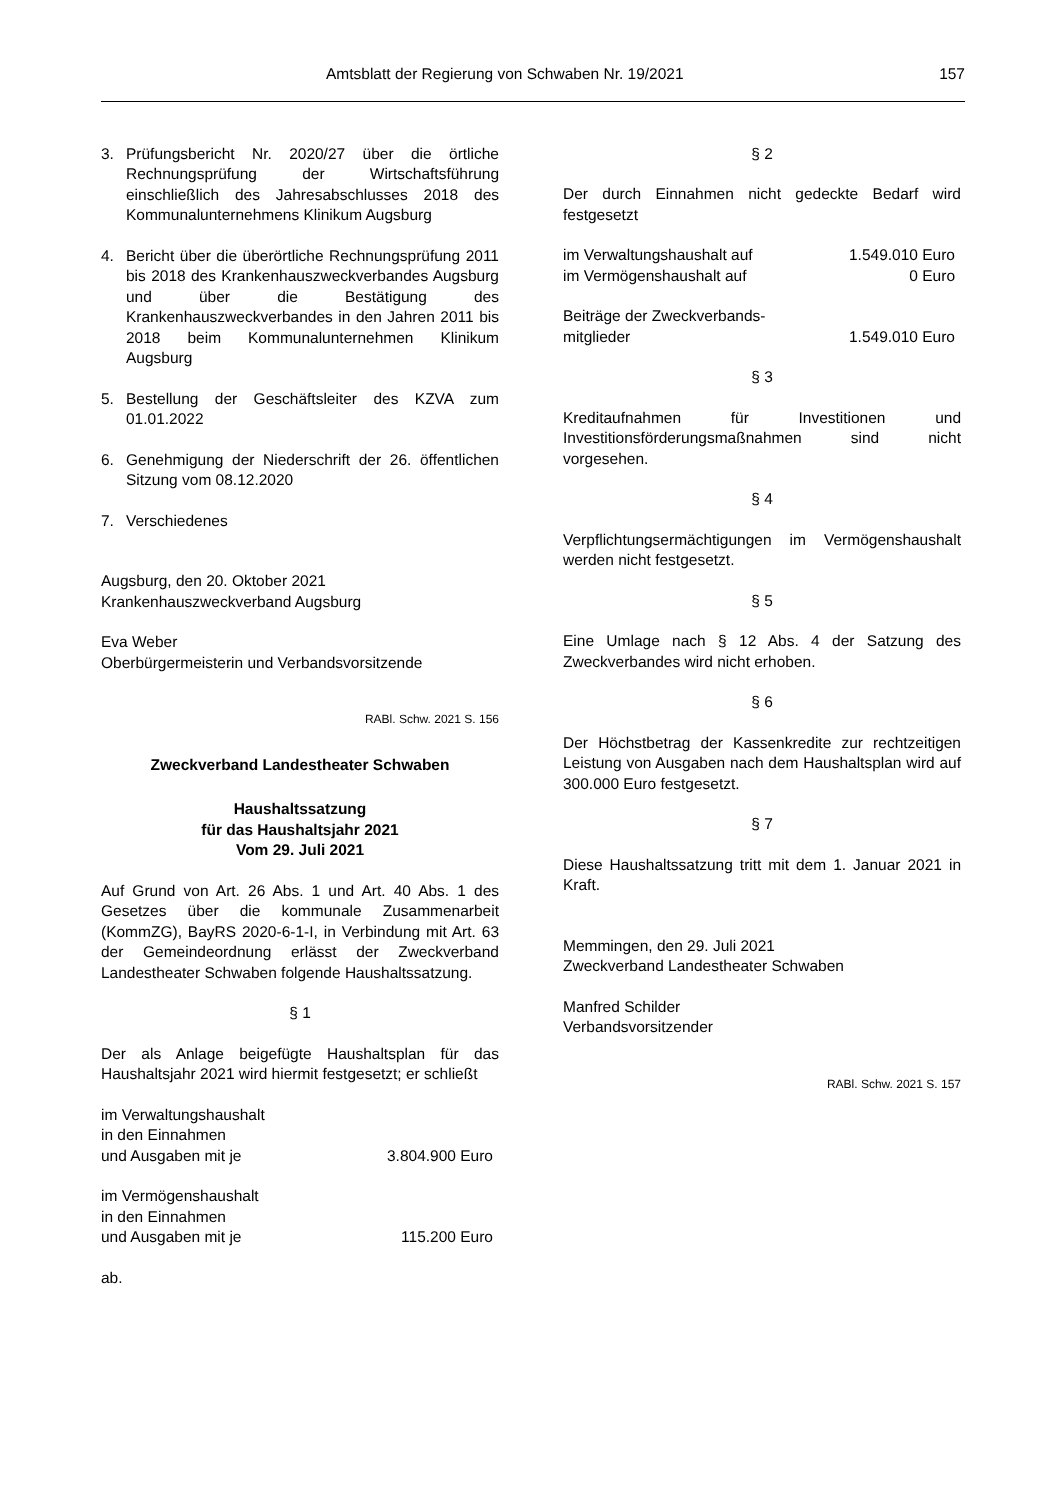Amtsblatt der Regierung von Schwaben Nr. 19/2021 157
3. Prüfungsbericht Nr. 2020/27 über die örtliche Rechnungsprüfung der Wirtschaftsführung einschließlich des Jahresabschlusses 2018 des Kommunalunternehmens Klinikum Augsburg
4. Bericht über die überörtliche Rechnungsprüfung 2011 bis 2018 des Krankenhauszweckverbandes Augsburg und über die Bestätigung des Krankenhauszweckverbandes in den Jahren 2011 bis 2018 beim Kommunalunternehmen Klinikum Augsburg
5. Bestellung der Geschäftsleiter des KZVA zum 01.01.2022
6. Genehmigung der Niederschrift der 26. öffentlichen Sitzung vom 08.12.2020
7. Verschiedenes
Augsburg, den 20. Oktober 2021
Krankenhauszweckverband Augsburg
Eva Weber
Oberbürgermeisterin und Verbandsvorsitzende
RABl. Schw. 2021 S. 156
Zweckverband Landestheater Schwaben
Haushaltssatzung
für das Haushaltsjahr 2021
Vom 29. Juli 2021
Auf Grund von Art. 26 Abs. 1 und Art. 40 Abs. 1 des Gesetzes über die kommunale Zusammenarbeit (KommZG), BayRS 2020-6-1-I, in Verbindung mit Art. 63 der Gemeindeordnung erlässt der Zweckverband Landestheater Schwaben folgende Haushaltssatzung.
§ 1
Der als Anlage beigefügte Haushaltsplan für das Haushaltsjahr 2021 wird hiermit festgesetzt; er schließt
im Verwaltungshaushalt
in den Einnahmen
und Ausgaben mit je 3.804.900 Euro
im Vermögenshaushalt
in den Einnahmen
und Ausgaben mit je 115.200 Euro
ab.
§ 2
Der durch Einnahmen nicht gedeckte Bedarf wird festgesetzt
im Verwaltungshaushalt auf 1.549.010 Euro
im Vermögenshaushalt auf 0 Euro
Beiträge der Zweckverbands-
mitglieder 1.549.010 Euro
§ 3
Kreditaufnahmen für Investitionen und Investitionsförderungsmaßnahmen sind nicht vorgesehen.
§ 4
Verpflichtungsermächtigungen im Vermögenshaushalt werden nicht festgesetzt.
§ 5
Eine Umlage nach § 12 Abs. 4 der Satzung des Zweckverbandes wird nicht erhoben.
§ 6
Der Höchstbetrag der Kassenkredite zur rechtzeitigen Leistung von Ausgaben nach dem Haushaltsplan wird auf 300.000 Euro festgesetzt.
§ 7
Diese Haushaltssatzung tritt mit dem 1. Januar 2021 in Kraft.
Memmingen, den 29. Juli 2021
Zweckverband Landestheater Schwaben
Manfred Schilder
Verbandsvorsitzender
RABl. Schw. 2021 S. 157